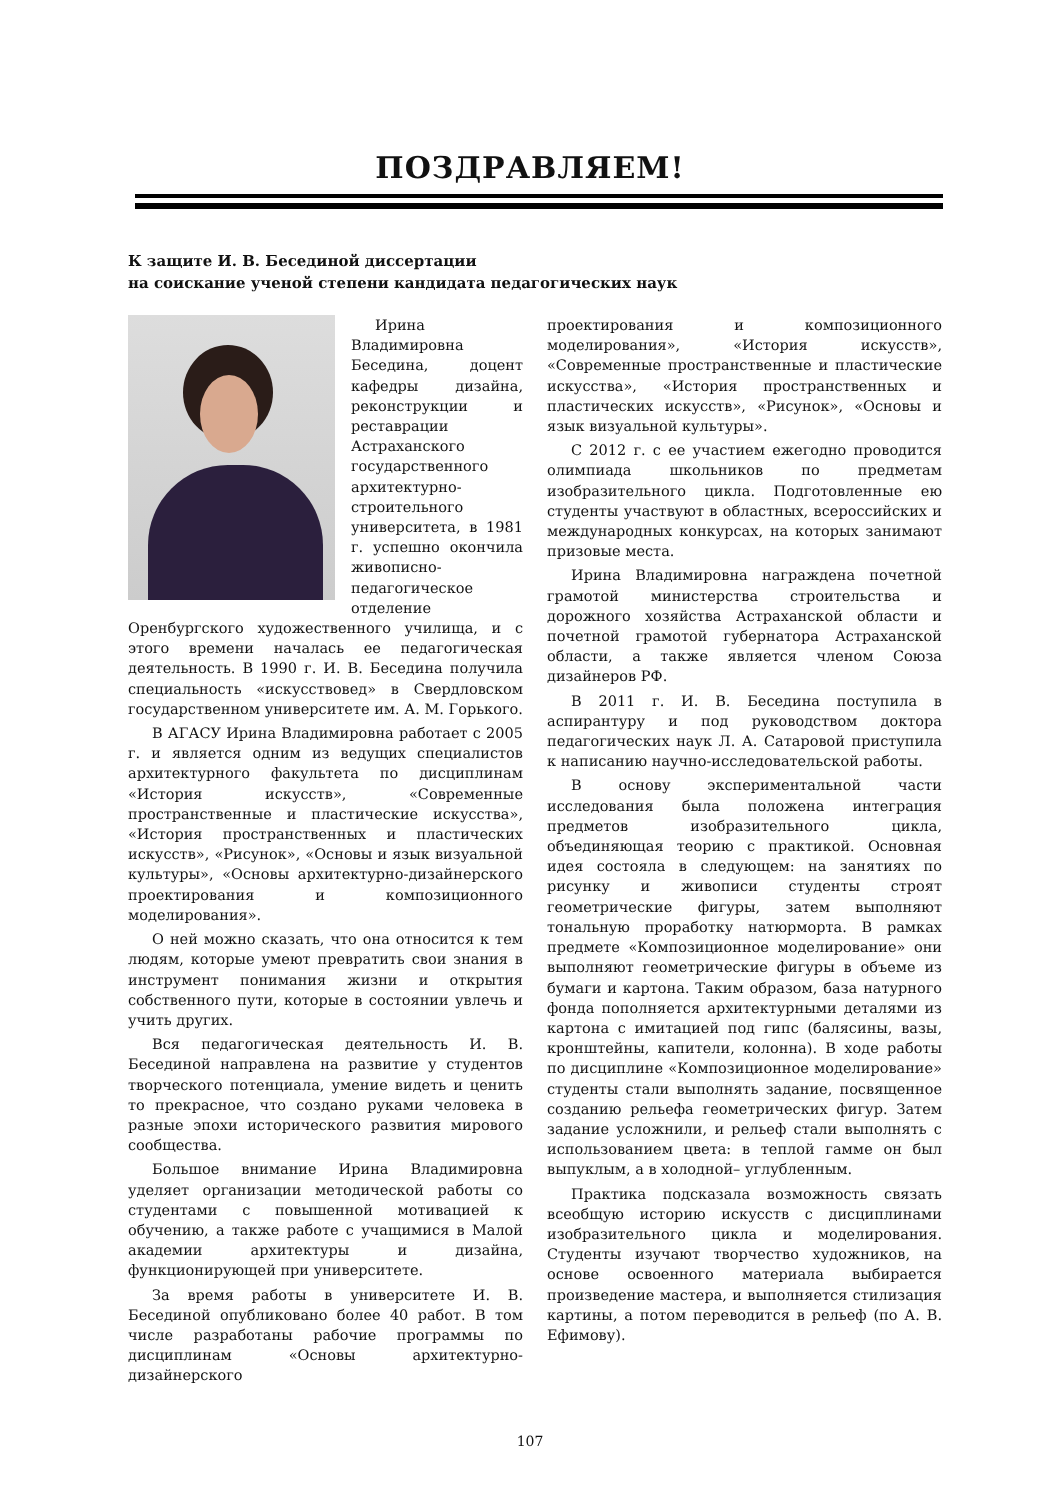ПОЗДРАВЛЯЕМ!
К защите И. В. Бесединой диссертации
на соискание ученой степени кандидата педагогических наук
Ирина Владимировна Беседина, доцент кафедры дизайна, реконструкции и реставрации Астраханского государственного архитектурно-строительного университета, в 1981 г. успешно окончила живописно-педагогическое отделение Оренбургского художественного училища, и с этого времени началась ее педагогическая деятельность. В 1990 г. И. В. Беседина получила специальность «искусствовед» в Свердловском государственном университете им. А. М. Горького.
В АГАСУ Ирина Владимировна работает с 2005 г. и является одним из ведущих специалистов архитектурного факультета по дисциплинам «История искусств», «Современные пространственные и пластические искусства», «История пространственных и пластических искусств», «Рисунок», «Основы и язык визуальной культуры», «Основы архитектурно-дизайнерского проектирования и композиционного моделирования».
О ней можно сказать, что она относится к тем людям, которые умеют превратить свои знания в инструмент понимания жизни и открытия собственного пути, которые в состоянии увлечь и учить других.
Вся педагогическая деятельность И. В. Бесединой направлена на развитие у студентов творческого потенциала, умение видеть и ценить то прекрасное, что создано руками человека в разные эпохи исторического развития мирового сообщества.
Большое внимание Ирина Владимировна уделяет организации методической работы со студентами с повышенной мотивацией к обучению, а также работе с учащимися в Малой академии архитектуры и дизайна, функционирующей при университете.
За время работы в университете И. В. Бесединой опубликовано более 40 работ. В том числе разработаны рабочие программы по дисциплинам «Основы архитектурно-дизайнерского
проектирования и композиционного моделирования», «История искусств», «Современные пространственные и пластические искусства», «История пространственных и пластических искусств», «Рисунок», «Основы и язык визуальной культуры».
С 2012 г. с ее участием ежегодно проводится олимпиада школьников по предметам изобразительного цикла. Подготовленные ею студенты участвуют в областных, всероссийских и международных конкурсах, на которых занимают призовые места.
Ирина Владимировна награждена почетной грамотой министерства строительства и дорожного хозяйства Астраханской области и почетной грамотой губернатора Астраханской области, а также является членом Союза дизайнеров РФ.
В 2011 г. И. В. Беседина поступила в аспирантуру и под руководством доктора педагогических наук Л. А. Сатаровой приступила к написанию научно-исследовательской работы.
В основу экспериментальной части исследования была положена интеграция предметов изобразительного цикла, объединяющая теорию с практикой. Основная идея состояла в следующем: на занятиях по рисунку и живописи студенты строят геометрические фигуры, затем выполняют тональную проработку натюрморта. В рамках предмете «Композиционное моделирование» они выполняют геометрические фигуры в объеме из бумаги и картона. Таким образом, база натурного фонда пополняется архитектурными деталями из картона с имитацией под гипс (балясины, вазы, кронштейны, капители, колонна). В ходе работы по дисциплине «Композиционное моделирование» студенты стали выполнять задание, посвященное созданию рельефа геометрических фигур. Затем задание усложнили, и рельеф стали выполнять с использованием цвета: в теплой гамме он был выпуклым, а в холодной– углубленным.
Практика подсказала возможность связать всеобщую историю искусств с дисциплинами изобразительного цикла и моделирования. Студенты изучают творчество художников, на основе освоенного материала выбирается произведение мастера, и выполняется стилизация картины, а потом переводится в рельеф (по А. В. Ефимову).
107